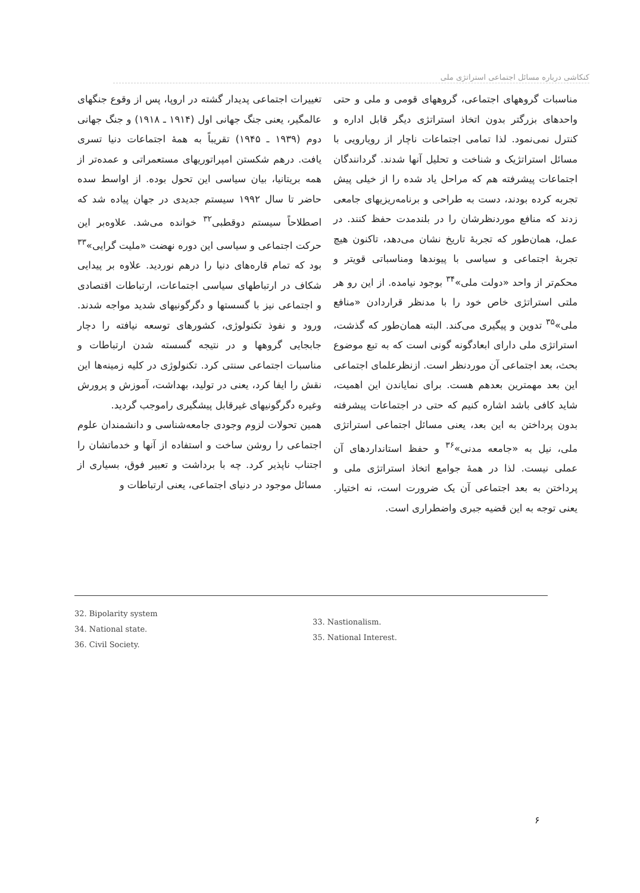کنکاشی درباره مسائل اجتماعی استراتژی ملی
تغییرات اجتماعی پدیدار گشته در اروپا، پس از وقوع جنگهای عالمگیر، یعنی جنگ جهانی اول (۱۹۱۴ ـ ۱۹۱۸) و جنگ جهانی دوم (۱۹۳۹ ـ ۱۹۴۵) تقریباً به همهٔ اجتماعات دنیا تسری یافت. درهم شکستن امپراتوریهای مستعمراتی و عمده‌تر از همه بریتانیا، بیان سیاسی این تحول بوده. از اواسط سده حاضر تا سال ۱۹۹۲ سیستم جدیدی در جهان پیاده شد که اصطلاحاً سیستم دوقطبی<sup>۳۲</sup> خوانده می‌شد. علاوه‌بر این حرکت اجتماعی و سیاسی این دوره نهضت «ملیت گرایی»<sup>۳۳</sup> بود که تمام قاره‌های دنیا را درهم نوردید. علاوه بر پیدایی شکاف در ارتباطهای سیاسی اجتماعات، ارتباطات اقتصادی و اجتماعی نیز با گسستها و دگرگونیهای شدید مواجه شدند. ورود و نفوذ تکنولوژی، کشورهای توسعه نیافته را دچار جابجایی گروهها و در نتیجه گسسته شدن ارتباطات و مناسبات اجتماعی سنتی کرد. تکنولوژی در کلیه زمینه‌ها این نقش را ایفا کرد، یعنی در تولید، بهداشت، آموزش و پرورش وغیره دگرگونیهای غیرقابل پیشگیری راموجب گردید.
همین تحولات لزوم وجودی جامعه‌شناسی و دانشمندان علوم اجتماعی را روشن ساخت و استفاده از آنها و خدماتشان را اجتناب ناپذیر کرد. چه با برداشت و تعبیر فوق، بسیاری از مسائل موجود در دنیای اجتماعی، یعنی ارتباطات و
مناسبات گروههای اجتماعی، گروههای قومی و ملی و حتی واحدهای بزرگتر بدون اتخاذ استراتژی دیگر قابل اداره و کنترل نمی‌نمود. لذا تمامی اجتماعات ناچار از رویارویی با مسائل استراتژیک و شناخت و تحلیل آنها شدند. گردانندگان اجتماعات پیشرفته هم که مراحل یاد شده را از خیلی پیش تجربه کرده بودند، دست به طراحی و برنامه‌ریزیهای جامعی زدند که منافع موردنظرشان را در بلندمدت حفظ کنند. در عمل، همان‌طور که تجربهٔ تاریخ نشان می‌دهد، تاکنون هیچ تجربهٔ اجتماعی و سیاسی با پیوندها ومناسباتی قویتر و محکم‌تر از واحد «دولت ملی»<sup>۳۴</sup> بوجود نیامده. از این رو هر ملتی استراتژی خاص خود را با مدنظر قراردادن «منافع ملی»<sup>۳۵</sup> تدوین و پیگیری می‌کند. البته همان‌طور که گذشت، استراتژی ملی دارای ابعادگونه گونی است که به تبع موضوع بحث، بعد اجتماعی آن موردنظر است. ازنظرعلمای اجتماعی این بعد مهمترین بعدهم هست. برای نمایاندن این اهمیت، شاید کافی باشد اشاره کنیم که حتی در اجتماعات پیشرفته بدون پرداختن به این بعد، یعنی مسائل اجتماعی استراتژی ملی، نیل به «جامعه مدنی»<sup>۳۶</sup> و حفظ استانداردهای آن عملی نیست. لذا در همهٔ جوامع اتخاذ استراتژی ملی و پرداختن به بعد اجتماعی آن یک ضرورت است، نه اختیار. یعنی توجه به این قضیه جبری واضطراری است.
32. Bipolarity system
34. National state.
36. Civil Society.
33. Nastionalism.
35. National Interest.
۶